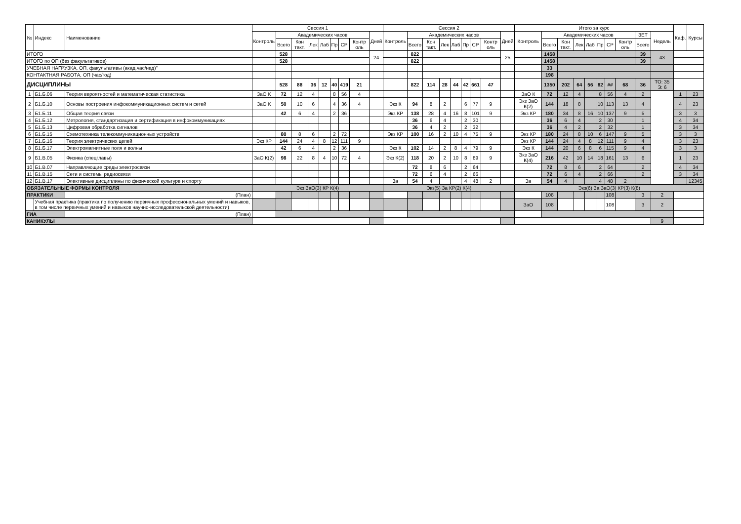| № | Индекс | Наименование | Сессия 1 | | | | | | | | | Сессия 2 | | | | | | | | | Итого за курс | | | | | | | | | | Каф. | Курсы |
| --- | --- | --- | --- | --- | --- | --- | --- | --- | --- | --- | --- | --- | --- | --- | --- | --- | --- | --- | --- | --- | --- | --- | --- | --- | --- | --- | --- | --- | --- | --- | --- | --- |
| | | | Контроль | Академических часов | | | | | | | Дней | Контроль | Академических часов | | | | | | | Дней | Контроль | Академических часов | | | | | | | ЗЕТ | Недель | | |
| | | | | Всего | Кон такт. | Лек | Лаб | Пр | СР | Контр оль | | | Всего | Кон такт. | Лек | Лаб | Пр | СР | Контр оль | | | Всего | Кон такт. | Лек | Лаб | Пр | СР | Контр оль | Всего | | | |
| ИТОГО | | | | 528 | | | | | | | 24 | | 822 | | | | | | | 25 | | 1458 | | | | | | | 39 | 43 | | |
| ИТОГО по ОП (без факультативов) | | | | 528 | | | | | | | | | 822 | | | | | | | | | 1458 | | | | | | | 39 | | | |
| УЧЕБНАЯ НАГРУЗКА, ОП, факультативы (акад.час/нед)" | | | | | | | | | | | | | | | | | | | | | | 33 | | | | | | | | | | |
| КОНТАКТНАЯ РАБОТА, ОП (час/год) | | | | | | | | | | | | | | | | | | | | | | 198 | | | | | | | | | | |
| ДИСЦИПЛИНЫ | | | | 528 | 88 | 36 | 12 | 40 | 419 | 21 | | | 822 | 114 | 28 | 44 | 42 | 661 | 47 | | | 1350 | 202 | 64 | 56 | 82 | ## | 68 | 36 | ТО: 35 Э: 6 | | |
| 1 | Б1.Б.06 | Теория вероятностей и математическая статистика | ЗаО К | 72 | 12 | 4 | | 8 | 56 | 4 | | | | | | | | | | | ЗаО К | 72 | 12 | 4 | | 8 | 56 | 4 | 2 | | 1 | 23 |
| 2 | Б1.Б.10 | Основы построения инфокоммуникационных систем и сетей | ЗаО К | 50 | 10 | 6 | | 4 | 36 | 4 | | Экз К | 94 | 8 | 2 | | 6 | 77 | 9 | | Экз ЗаО К(2) | 144 | 18 | 8 | | 10 | 113 | 13 | 4 | | 4 | 23 |
| 3 | Б1.Б.11 | Общая теория связи | | 42 | 6 | 4 | | 2 | 36 | | | Экз КР | 138 | 28 | 4 | 16 | 8 | 101 | 9 | | Экз КР | 180 | 34 | 8 | 16 | 10 | 137 | 9 | 5 | | 3 | 3 |
| 4 | Б1.Б.12 | Метрология, стандартизация и сертификация в инфокоммуникациях | | | | | | | | | | | 36 | 6 | 4 | | 2 | 30 | | | | 36 | 6 | 4 | | 2 | 30 | | 1 | | 4 | 34 |
| 5 | Б1.Б.13 | Цифровая обработка сигналов | | | | | | | | | | | 36 | 4 | 2 | | 2 | 32 | | | | 36 | 4 | 2 | | 2 | 32 | | 1 | | 3 | 34 |
| 6 | Б1.Б.15 | Схемотехника телекоммуникационных устройств | | 80 | 8 | 6 | | 2 | 72 | | | Экз КР | 100 | 16 | 2 | 10 | 4 | 75 | 9 | | Экз КР | 180 | 24 | 8 | 10 | 6 | 147 | 9 | 5 | | 3 | 3 |
| 7 | Б1.Б.16 | Теория электрических цепей | Экз КР | 144 | 24 | 4 | 8 | 12 | 111 | 9 | | | | | | | | | | | Экз КР | 144 | 24 | 4 | 8 | 12 | 111 | 9 | 4 | | 3 | 23 |
| 8 | Б1.Б.17 | Электромагнитные поля и волны | | 42 | 6 | 4 | | 2 | 36 | | | Экз К | 102 | 14 | 2 | 8 | 4 | 79 | 9 | | Экз К | 144 | 20 | 6 | 8 | 6 | 115 | 9 | 4 | | 3 | 3 |
| 9 | Б1.В.05 | Физика (спецглавы) | ЗаО К(2) | 98 | 22 | 8 | 4 | 10 | 72 | 4 | | Экз К(2) | 118 | 20 | 2 | 10 | 8 | 89 | 9 | | Экз ЗаО К(4) | 216 | 42 | 10 | 14 | 18 | 161 | 13 | 6 | | 1 | 23 |
| 10 | Б1.В.07 | Направляющие среды электросвязи | | | | | | | | | | | 72 | 8 | 6 | | 2 | 64 | | | | 72 | 8 | 6 | | 2 | 64 | | 2 | | 4 | 34 |
| 11 | Б1.В.15 | Сети и системы радиосвязи | | | | | | | | | | | 72 | 6 | 4 | | 2 | 66 | | | | 72 | 6 | 4 | | 2 | 66 | | 2 | | 3 | 34 |
| 12 | Б1.В.17 | Элективные дисциплины по физической культуре и спорту | | | | | | | | | | За | 54 | 4 | | | 4 | 48 | 2 | | За | 54 | 4 | | | 4 | 48 | 2 | | | | 12345 |
| ОБЯЗАТЕЛЬНЫЕ ФОРМЫ КОНТРОЛЯ | | | Экз ЗаО(3) КР К(4) | | | | | | | | | Экз(5) За КР(2) К(4) | | | | | | | | | Экз(6) За ЗаО(3) КР(3) К(8) | | | | | | | | | | | |
| ПРАКТИКИ | | (План) | | | | | | | | | | | | | | | | | | | | 108 | | | | | 108 | | 3 | 2 | | |
| | Учебная практика (практика по получению первичных профессиональных умений и навыков, в том числе первичных умений и навыков научно-исследовательской деятельности) | | | | | | | | | | | | | | | | | | | | ЗаО | 108 | | | | | 108 | | 3 | 2 | | |
| ГИА | | (План) | | | | | | | | | | | | | | | | | | | | | | | | | | | | | | |
| КАНИКУЛЫ | | | | | | | | | | | | | | | | | | | | | | | | | | | | | | 9 | | |